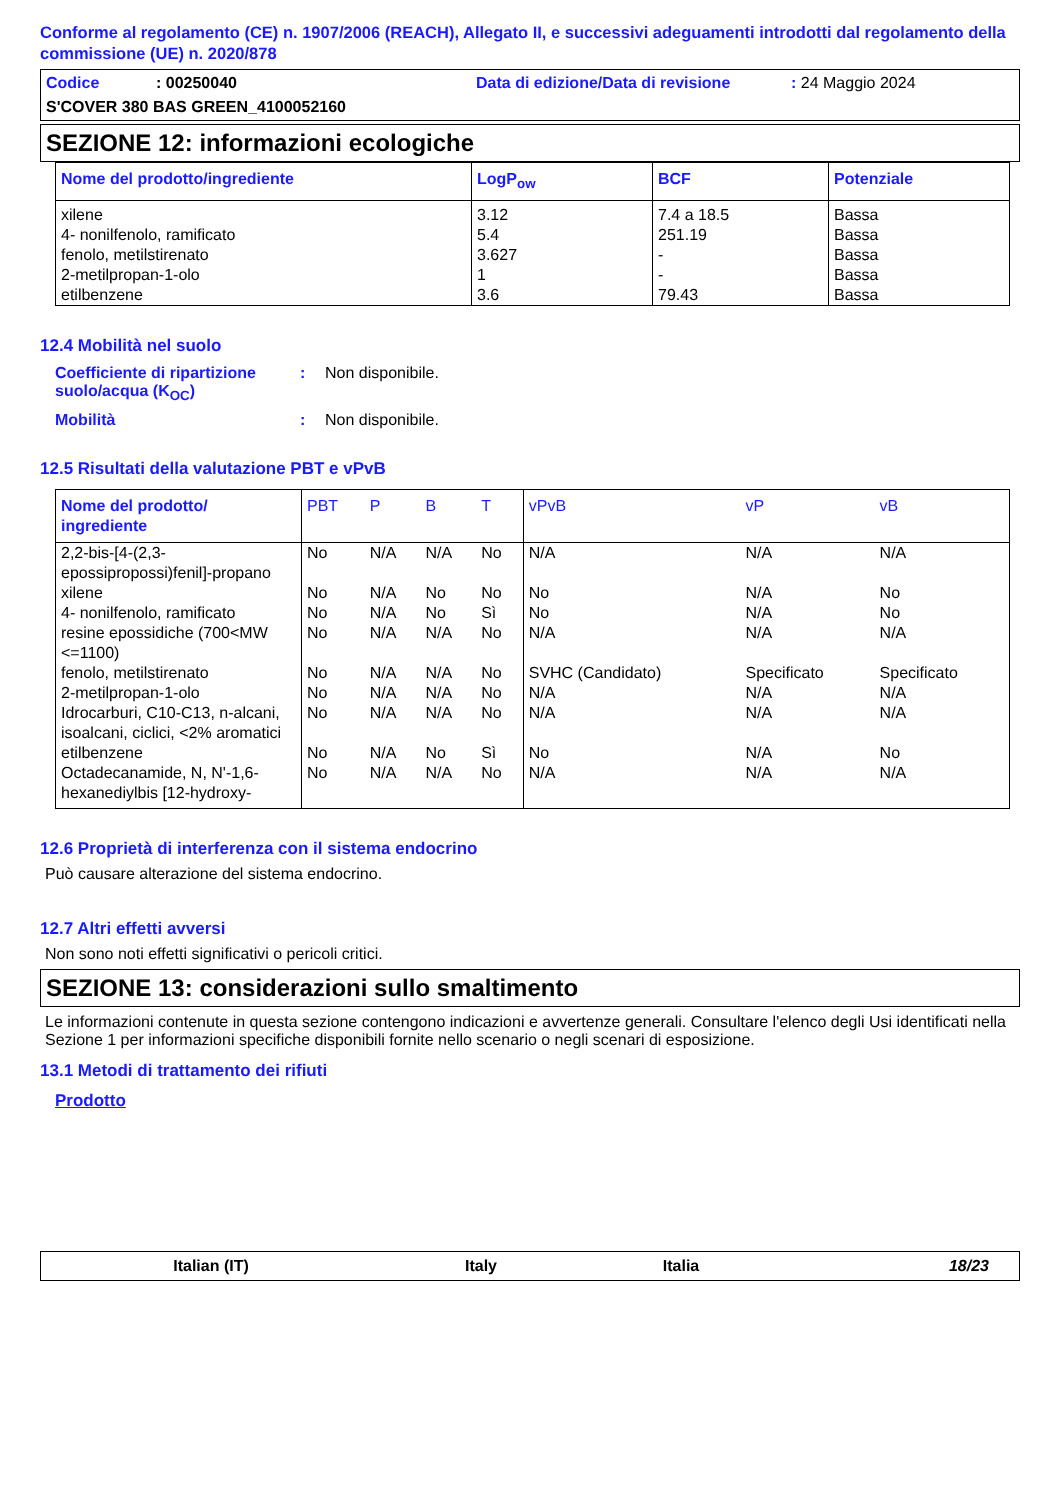Conforme al regolamento (CE) n. 1907/2006 (REACH), Allegato II, e successivi adeguamenti introdotti dal regolamento della commissione (UE) n. 2020/878
Codice: 00250040 Data di edizione/Data di revisione: 24 Maggio 2024
S'COVER 380 BAS GREEN_4100052160
SEZIONE 12: informazioni ecologiche
| Nome del prodotto/ingrediente | LogP<sub>ow</sub> | BCF | Potenziale |
| --- | --- | --- | --- |
| xilene 4- nonilfenolo, ramificato fenolo, metilstirenato 2-metilpropan-1-olo etilbenzene | 3.12 5.4 3.627 1 3.6 | 7.4 a 18.5 251.19 - - 79.43 | Bassa Bassa Bassa Bassa Bassa |
12.4 Mobilità nel suolo
Coefficiente di ripartizione suolo/acqua (K<sub>OC</sub>): Non disponibile.
Mobilità: Non disponibile.
12.5 Risultati della valutazione PBT e vPvB
| Nome del prodotto/ ingrediente | PBT | P | B | T | vPvB | vP | vB |
| --- | --- | --- | --- | --- | --- | --- | --- |
| 2,2-bis-[4-(2,3-epossipropossi)fenil]-propano | No | N/A | N/A | No | N/A | N/A | N/A |
| xilene | No | N/A | No | No | No | N/A | No |
| 4- nonilfenolo, ramificato | No | N/A | No | Sì | No | N/A | No |
| resine epossidiche (700<MW <=1100) | No | N/A | N/A | No | N/A | N/A | N/A |
| fenolo, metilstirenato | No | N/A | N/A | No | SVHC (Candidato) | Specificato | Specificato |
| 2-metilpropan-1-olo | No | N/A | N/A | No | N/A | N/A | N/A |
| Idrocarburi, C10-C13, n-alcani, isoalcani, ciclici, <2% aromatici | No | N/A | N/A | No | N/A | N/A | N/A |
| etilbenzene | No | N/A | No | Sì | No | N/A | No |
| Octadecanamide, N, N'-1,6-hexanediylbis [12-hydroxy- | No | N/A | N/A | No | N/A | N/A | N/A |
12.6 Proprietà di interferenza con il sistema endocrino
Può causare alterazione del sistema endocrino.
12.7 Altri effetti avversi
Non sono noti effetti significativi o pericoli critici.
SEZIONE 13: considerazioni sullo smaltimento
Le informazioni contenute in questa sezione contengono indicazioni e avvertenze generali. Consultare l'elenco degli Usi identificati nella Sezione 1 per informazioni specifiche disponibili fornite nello scenario o negli scenari di esposizione.
13.1 Metodi di trattamento dei rifiuti
Prodotto
Italian (IT) Italy Italia 18/23